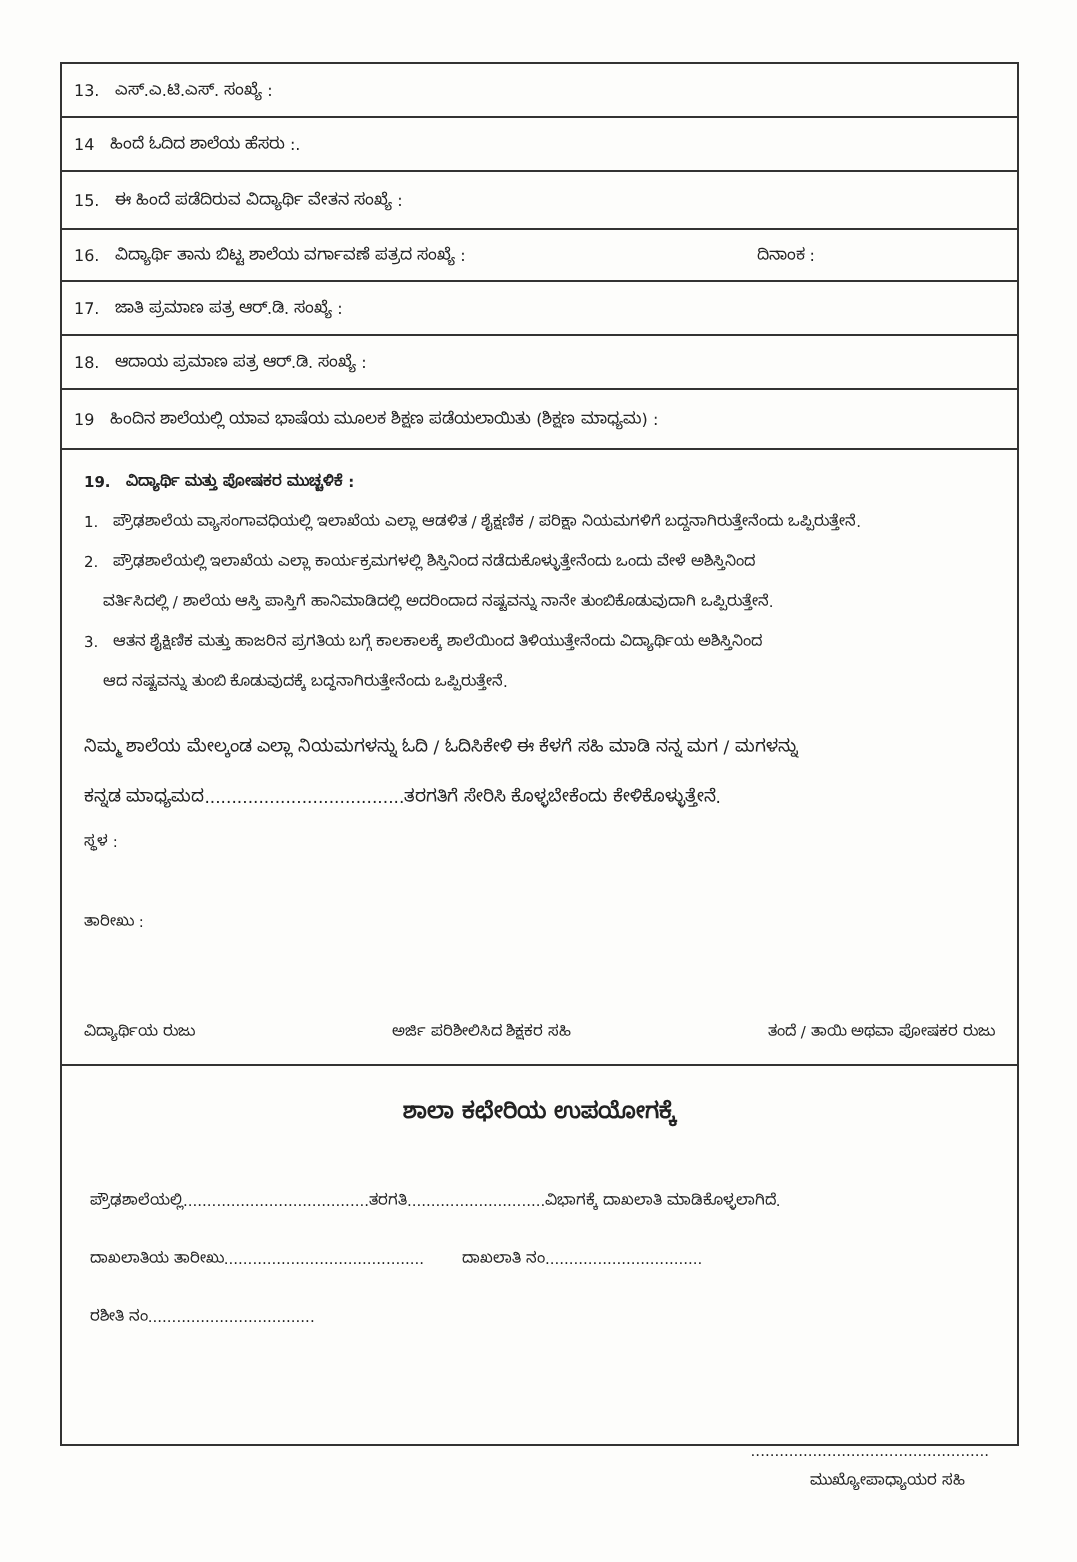13. ಎಸ್.ಎ.ಟಿ.ಎಸ್. ಸಂಖ್ಯೆ :
14 ಹಿಂದೆ ಓದಿದ ಶಾಲೆಯ ಹೆಸರು :.
15. ಈ ಹಿಂದೆ ಪಡೆದಿರುವ ವಿದ್ಯಾರ್ಥಿ ವೇತನ ಸಂಖ್ಯೆ :
16. ವಿದ್ಯಾರ್ಥಿ ತಾನು ಬಿಟ್ಟ ಶಾಲೆಯ ವರ್ಗಾವಣೆ ಪತ್ರದ ಸಂಖ್ಯೆ : ದಿನಾಂಕ :
17. ಜಾತಿ ಪ್ರಮಾಣ ಪತ್ರ ಆರ್.ಡಿ. ಸಂಖ್ಯೆ :
18. ಆದಾಯ ಪ್ರಮಾಣ ಪತ್ರ ಆರ್.ಡಿ. ಸಂಖ್ಯೆ :
19 ಹಿಂದಿನ ಶಾಲೆಯಲ್ಲಿ ಯಾವ ಭಾಷೆಯ ಮೂಲಕ ಶಿಕ್ಷಣ ಪಡೆಯಲಾಯಿತು (ಶಿಕ್ಷಣ ಮಾಧ್ಯಮ) :
19. ವಿದ್ಯಾರ್ಥಿ ಮತ್ತು ಪೋಷಕರ ಮುಚ್ಚಳಿಕೆ :
1. ಪ್ರೌಢಶಾಲೆಯ ವ್ಯಾಸಂಗಾವಧಿಯಲ್ಲಿ ಇಲಾಖೆಯ ಎಲ್ಲಾ ಆಡಳಿತ / ಶೈಕ್ಷಣಿಕ / ಪರಿಕ್ಷಾ ನಿಯಮಗಳಿಗೆ ಬದ್ದನಾಗಿರುತ್ತೇನೆಂದು ಒಪ್ಪಿರುತ್ತೇನೆ.
2. ಪ್ರೌಢಶಾಲೆಯಲ್ಲಿ ಇಲಾಖೆಯ ಎಲ್ಲಾ ಕಾರ್ಯಕ್ರಮಗಳಲ್ಲಿ ಶಿಸ್ತಿನಿಂದ ನಡೆದುಕೊಳ್ಳುತ್ತೇನೆಂದು ಒಂದು ವೇಳೆ ಅಶಿಸ್ತಿನಿಂದ
ವರ್ತಿಸಿದಲ್ಲಿ / ಶಾಲೆಯ ಆಸ್ತಿ ಪಾಸ್ತಿಗೆ ಹಾನಿಮಾಡಿದಲ್ಲಿ ಅದರಿಂದಾದ ನಷ್ಟವನ್ನು ನಾನೇ ತುಂಬಿಕೊಡುವುದಾಗಿ ಒಪ್ಪಿರುತ್ತೇನೆ.
3. ಆತನ ಶೈಕ್ಷಿಣಿಕ ಮತ್ತು ಹಾಜರಿನ ಪ್ರಗತಿಯ ಬಗ್ಗೆ ಕಾಲಕಾಲಕ್ಕೆ ಶಾಲೆಯಿಂದ ತಿಳಿಯುತ್ತೇನೆಂದು ವಿದ್ಯಾರ್ಥಿಯ ಅಶಿಸ್ತಿನಿಂದ
ಆದ ನಷ್ಟವನ್ನು ತುಂಬಿ ಕೊಡುವುದಕ್ಕೆ ಬದ್ಧನಾಗಿರುತ್ತೇನೆಂದು ಒಪ್ಪಿರುತ್ತೇನೆ.
ನಿಮ್ಮ ಶಾಲೆಯ ಮೇಲ್ಕಂಡ ಎಲ್ಲಾ ನಿಯಮಗಳನ್ನು ಓದಿ / ಓದಿಸಿಕೇಳಿ ಈ ಕೆಳಗೆ ಸಹಿ ಮಾಡಿ ನನ್ನ ಮಗ / ಮಗಳನ್ನು
ಕನ್ನಡ ಮಾಧ್ಯಮದ.....................................ತರಗತಿಗೆ ಸೇರಿಸಿ ಕೊಳ್ಳಬೇಕೆಂದು ಕೇಳಿಕೊಳ್ಳುತ್ತೇನೆ.
ಸ್ಥಳ :
ತಾರೀಖು :
ವಿದ್ಯಾರ್ಥಿಯ ರುಜು ಅರ್ಜಿ ಪರಿಶೀಲಿಸಿದ ಶಿಕ್ಷಕರ ಸಹಿ ತಂದೆ / ತಾಯಿ ಅಥವಾ ಪೋಷಕರ ರುಜು
ಶಾಲಾ ಕಛೇರಿಯ ಉಪಯೋಗಕ್ಕೆ
ಪ್ರೌಢಶಾಲೆಯಲ್ಲಿ.......................................ತರಗತಿ.............................ವಿಭಾಗಕ್ಕೆ ದಾಖಲಾತಿ ಮಾಡಿಕೊಳ್ಳಲಾಗಿದೆ.
ದಾಖಲಾತಿಯ ತಾರೀಖು.......................................... ದಾಖಲಾತಿ ನಂ.................................
ರಶೀತಿ ನಂ...................................
..................................................
ಮುಖ್ಯೋಪಾಧ್ಯಾಯರ ಸಹಿ